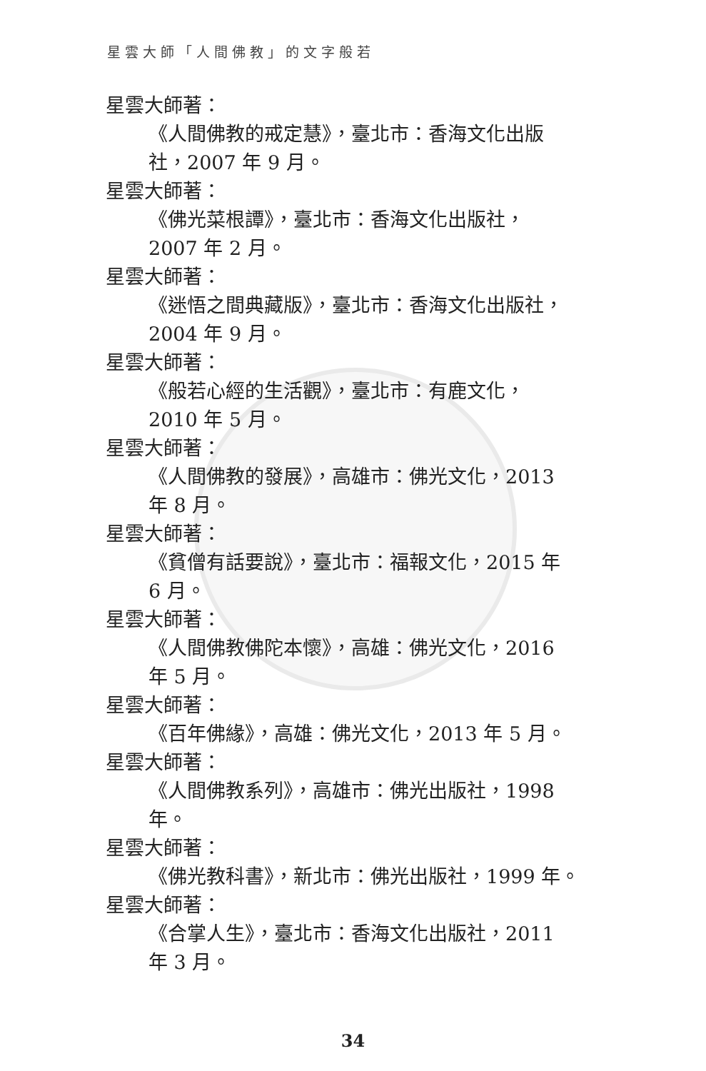星雲大師「人間佛教」的文字般若
星雲大師著：
《人間佛教的戒定慧》，臺北市：香海文化出版
社，2007 年 9 月。
星雲大師著：
《佛光菜根譚》，臺北市：香海文化出版社，
2007 年 2 月。
星雲大師著：
《迷悟之間典藏版》，臺北市：香海文化出版社，
2004 年 9 月。
星雲大師著：
《般若心經的生活觀》，臺北市：有鹿文化，
2010 年 5 月。
星雲大師著：
《人間佛教的發展》，高雄市：佛光文化，2013
年 8 月。
星雲大師著：
《貧僧有話要說》，臺北市：福報文化，2015 年
6 月。
星雲大師著：
《人間佛教佛陀本懷》，高雄：佛光文化，2016
年 5 月。
星雲大師著：
《百年佛緣》，高雄：佛光文化，2013 年 5 月。
星雲大師著：
《人間佛教系列》，高雄市：佛光出版社，1998
年。
星雲大師著：
《佛光教科書》，新北市：佛光出版社，1999 年。
星雲大師著：
《合掌人生》，臺北市：香海文化出版社，2011
年 3 月。
34